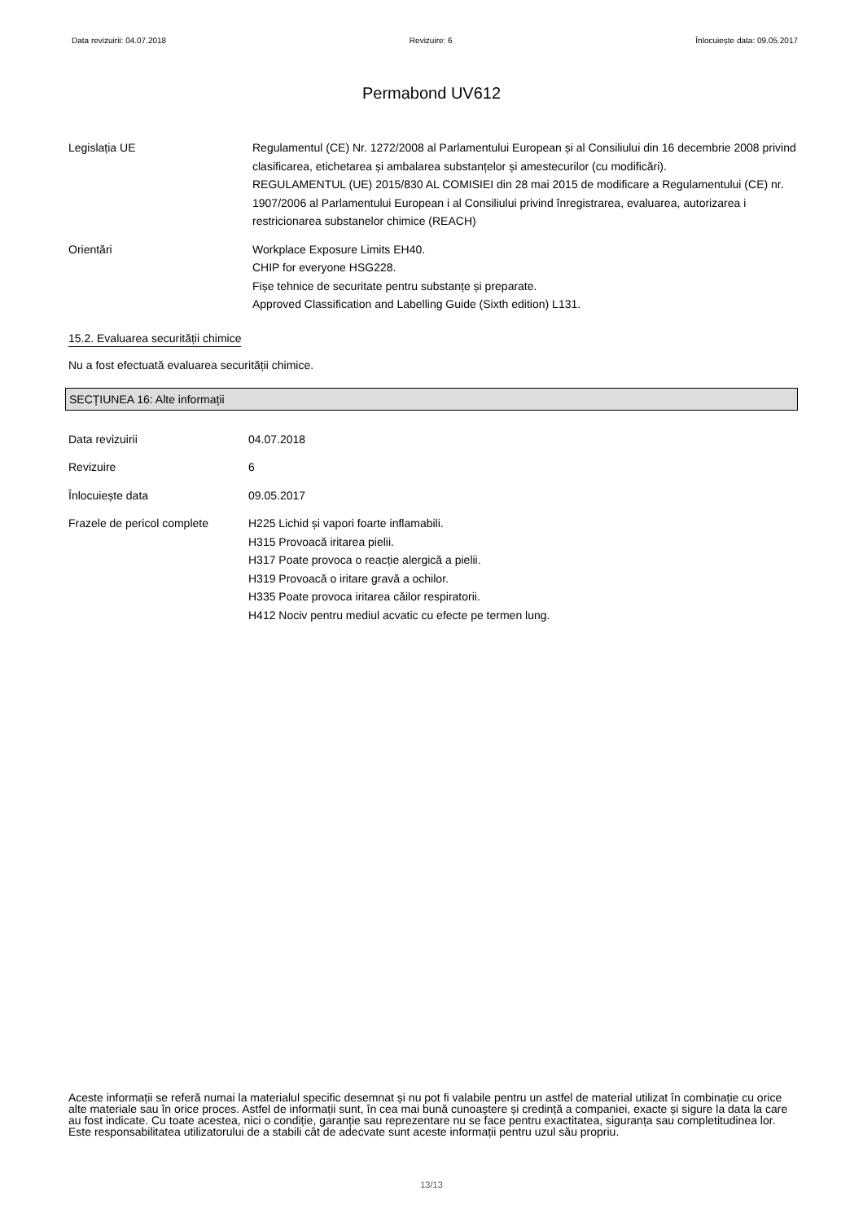Data revizuirii: 04.07.2018 Revizuire: 6 Înlocuiește data: 09.05.2017
Permabond UV612
Legislația UE Regulamentul (CE) Nr. 1272/2008 al Parlamentului European și al Consiliului din 16 decembrie 2008 privind clasificarea, etichetarea și ambalarea substanțelor și amestecurilor (cu modificări).
REGULAMENTUL (UE) 2015/830 AL COMISIEI din 28 mai 2015 de modificare a Regulamentului (CE) nr. 1907/2006 al Parlamentului European i al Consiliului privind înregistrarea, evaluarea, autorizarea i restricionarea substanelor chimice (REACH)
Orientări Workplace Exposure Limits EH40.
CHIP for everyone HSG228.
Fișe tehnice de securitate pentru substanțe și preparate.
Approved Classification and Labelling Guide (Sixth edition) L131.
15.2. Evaluarea securității chimice
Nu a fost efectuată evaluarea securității chimice.
SECȚIUNEA 16: Alte informații
Data revizuirii 04.07.2018
Revizuire 6
Înlocuiește data 09.05.2017
Frazele de pericol complete
H225 Lichid și vapori foarte inflamabili.
H315 Provoacă iritarea pielii.
H317 Poate provoca o reacție alergică a pielii.
H319 Provoacă o iritare gravă a ochilor.
H335 Poate provoca iritarea căilor respiratorii.
H412 Nociv pentru mediul acvatic cu efecte pe termen lung.
Aceste informații se referă numai la materialul specific desemnat și nu pot fi valabile pentru un astfel de material utilizat în combinație cu orice alte materiale sau în orice proces. Astfel de informații sunt, în cea mai bună cunoaștere și credință a companiei, exacte și sigure la data la care au fost indicate. Cu toate acestea, nici o condiție, garanție sau reprezentare nu se face pentru exactitatea, siguranța sau completitudinea lor. Este responsabilitatea utilizatorului de a stabili cât de adecvate sunt aceste informații pentru uzul său propriu.
13/13